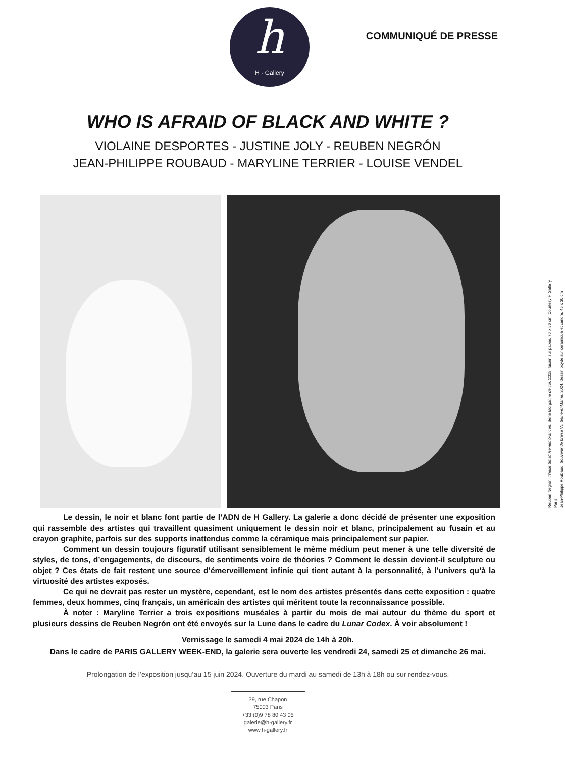h
H · Gallery
COMMUNIQUÉ DE PRESSE
WHO IS AFRAID OF BLACK AND WHITE ?
VIOLAINE DESPORTES - JUSTINE JOLY - REUBEN NEGRÓN
JEAN-PHILIPPE ROUBAUD - MARYLINE TERRIER - LOUISE VENDEL
Reuben Negrón, These Small Remembrances, Série Morganne de Toi, 2018, fusain sur papier, 76 x 56 cm, Courtesy H Gallery, Paris ;
Jean-Philippe Roubaud, Souvenir de braise VI, Seine-et-Marne, 2024, dessin oxyde sur céramique et cendre, 45 x 30 cm
Le dessin, le noir et blanc font partie de l’ADN de H Gallery. La galerie a donc décidé de présenter une exposition qui rassemble des artistes qui travaillent quasiment uniquement le dessin noir et blanc, principalement au fusain et au crayon graphite, parfois sur des supports inattendus comme la céramique mais principalement sur papier.
Comment un dessin toujours figuratif utilisant sensiblement le même médium peut mener à une telle diversité de styles, de tons, d’engagements, de discours, de sentiments voire de théories ? Comment le dessin devient-il sculpture ou objet ? Ces états de fait restent une source d’émerveillement infinie qui tient autant à la personnalité, à l’univers qu’à la virtuosité des artistes exposés.
Ce qui ne devrait pas rester un mystère, cependant, est le nom des artistes présentés dans cette exposition : quatre femmes, deux hommes, cinq français, un américain des artistes qui méritent toute la reconnaissance possible.
À noter : Maryline Terrier a trois expositions muséales à partir du mois de mai autour du thème du sport et plusieurs dessins de Reuben Negrón ont été envoyés sur la Lune dans le cadre du Lunar Codex. À voir absolument !
Vernissage le samedi 4 mai 2024 de 14h à 20h.
Dans le cadre de PARIS GALLERY WEEK-END, la galerie sera ouverte les vendredi 24, samedi 25 et dimanche 26 mai.
Prolongation de l’exposition jusqu’au 15 juin 2024. Ouverture du mardi au samedi de 13h à 18h ou sur rendez-vous.
39, rue Chapon
75003 Paris
+33 (0)9 78 80 43 05
galerie@h-gallery.fr
www.h-gallery.fr